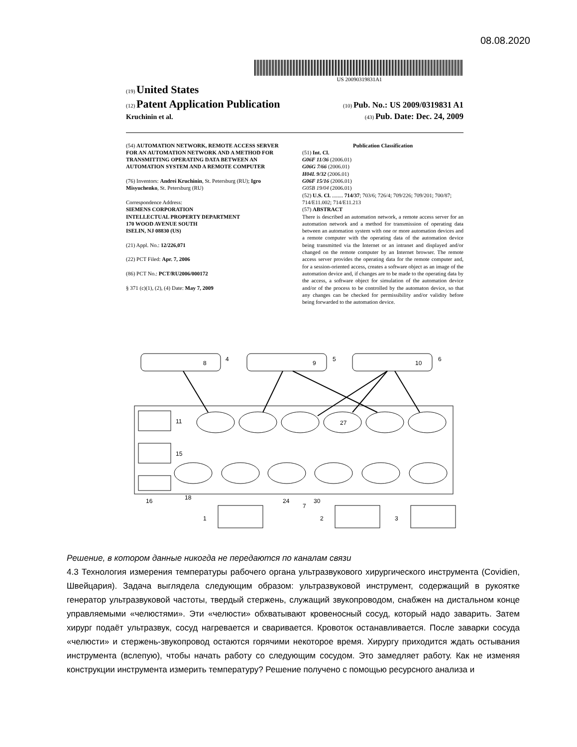08.08.2020
US 20090319831A1
(19) United States
(12) Patent Application Publication (10) Pub. No.: US 2009/0319831 A1
Kruchinin et al. (43) Pub. Date: Dec. 24, 2009
(54) AUTOMATION NETWORK, REMOTE ACCESS SERVER FOR AN AUTOMATION NETWORK AND A METHOD FOR TRANSMITTING OPERATING DATA BETWEEN AN AUTOMATION SYSTEM AND A REMOTE COMPUTER
(76) Inventors: Andrei Kruchinin, St. Petersburg (RU); Igro Misyuchenko, St. Petersburg (RU)
Correspondence Address:
SIEMENS CORPORATION
INTELLECTUAL PROPERTY DEPARTMENT
170 WOOD AVENUE SOUTH
ISELIN, NJ 08830 (US)
(21) Appl. No.: 12/226,071
(22) PCT Filed: Apr. 7, 2006
(86) PCT No.: PCT/RU2006/000172
§ 371 (c)(1), (2), (4) Date: May 7, 2009
Publication Classification
(51) Int. Cl.
G06F 11/36 (2006.01)
G06G 7/66 (2006.01)
H04L 9/32 (2006.01)
G06F 15/16 (2006.01)
G05B 19/04 (2006.01)
(52) U.S. Cl. ........ 714/37; 703/6; 726/4; 709/226; 709/201; 700/87; 714/E11.002; 714/E11.213
(57) ABSTRACT
There is described an automation network, a remote access server for an automation network and a method for transmission of operating data between an automation system with one or more automation devices and a remote computer with the operating data of the automation device being transmitted via the Internet or an intranet and displayed and/or changed on the remote computer by an Internet browser. The remote access server provides the operating data for the remote computer and, for a session-oriented access, creates a software object as an image of the automation device and, if changes are to be made to the operating data by the access, a software object for simulation of the automation device and/or of the process to be controlled by the automaton device, so that any changes can be checked for permissibility and/or validity before being forwarded to the automation device.
8
9
10
4
5
6
27
11
15
16
18
24
7
30
1
2
3
Решение, в котором данные никогда не передаются по каналам связи
4.3 Технология измерения температуры рабочего органа ультразвукового хирургического инструмента (Covidien, Швейцария). Задача выглядела следующим образом: ультразвуковой инструмент, содержащий в рукоятке генератор ультразвуковой частоты, твердый стержень, служащий звукопроводом, снабжен на дистальном конце управляемыми «челюстями». Эти «челюсти» обхватывают кровеносный сосуд, который надо заварить. Затем хирург подаёт ультразвук, сосуд нагревается и сваривается. Кровоток останавливается. После заварки сосуда «челюсти» и стержень-звукопровод остаются горячими некоторое время. Хирургу приходится ждать остывания инструмента (вслепую), чтобы начать работу со следующим сосудом. Это замедляет работу. Как не изменяя конструкции инструмента измерить температуру? Решение получено с помощью ресурсного анализа и